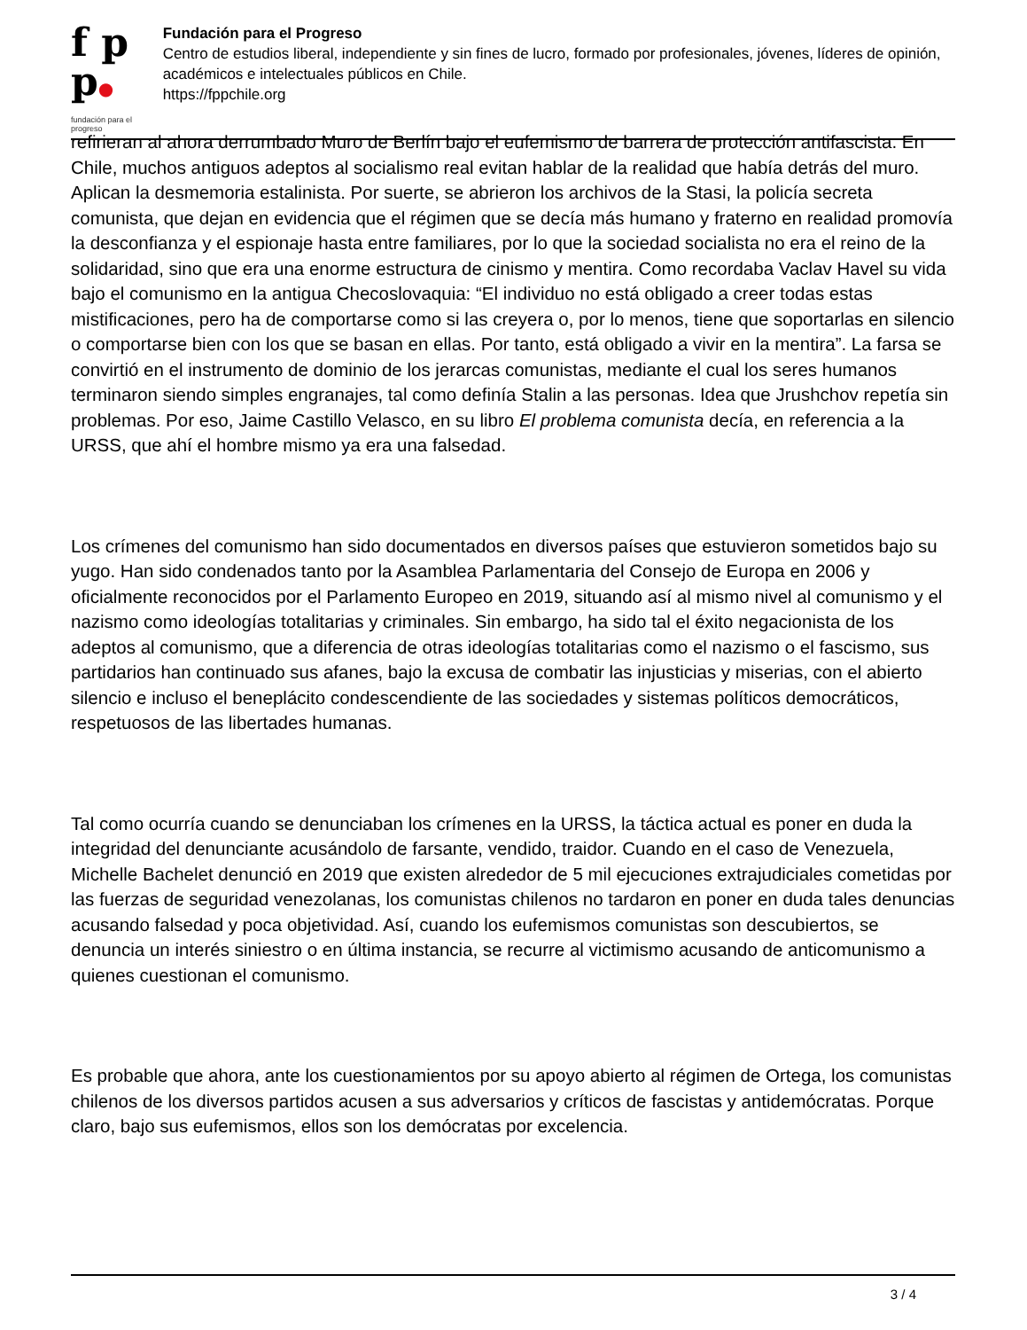f p p●
fundación para el progreso
Fundación para el Progreso
Centro de estudios liberal, independiente y sin fines de lucro, formado por profesionales, jóvenes, líderes de opinión, académicos e intelectuales públicos en Chile.
https://fppchile.org
refirieran al ahora derrumbado Muro de Berlín bajo el eufemismo de barrera de protección antifascista. En Chile, muchos antiguos adeptos al socialismo real evitan hablar de la realidad que había detrás del muro. Aplican la desmemoria estalinista. Por suerte, se abrieron los archivos de la Stasi, la policía secreta comunista, que dejan en evidencia que el régimen que se decía más humano y fraterno en realidad promovía la desconfianza y el espionaje hasta entre familiares, por lo que la sociedad socialista no era el reino de la solidaridad, sino que era una enorme estructura de cinismo y mentira. Como recordaba Vaclav Havel su vida bajo el comunismo en la antigua Checoslovaquia: “El individuo no está obligado a creer todas estas mistificaciones, pero ha de comportarse como si las creyera o, por lo menos, tiene que soportarlas en silencio o comportarse bien con los que se basan en ellas. Por tanto, está obligado a vivir en la mentira”. La farsa se convirtió en el instrumento de dominio de los jerarcas comunistas, mediante el cual los seres humanos terminaron siendo simples engranajes, tal como definía Stalin a las personas. Idea que Jrushchov repetía sin problemas. Por eso, Jaime Castillo Velasco, en su libro El problema comunista decía, en referencia a la URSS, que ahí el hombre mismo ya era una falsedad.
Los crímenes del comunismo han sido documentados en diversos países que estuvieron sometidos bajo su yugo. Han sido condenados tanto por la Asamblea Parlamentaria del Consejo de Europa en 2006 y oficialmente reconocidos por el Parlamento Europeo en 2019, situando así al mismo nivel al comunismo y el nazismo como ideologías totalitarias y criminales. Sin embargo, ha sido tal el éxito negacionista de los adeptos al comunismo, que a diferencia de otras ideologías totalitarias como el nazismo o el fascismo, sus partidarios han continuado sus afanes, bajo la excusa de combatir las injusticias y miserias, con el abierto silencio e incluso el beneplácito condescendiente de las sociedades y sistemas políticos democráticos, respetuosos de las libertades humanas.
Tal como ocurría cuando se denunciaban los crímenes en la URSS, la táctica actual es poner en duda la integridad del denunciante acusándolo de farsante, vendido, traidor. Cuando en el caso de Venezuela, Michelle Bachelet denunció en 2019 que existen alrededor de 5 mil ejecuciones extrajudiciales cometidas por las fuerzas de seguridad venezolanas, los comunistas chilenos no tardaron en poner en duda tales denuncias acusando falsedad y poca objetividad. Así, cuando los eufemismos comunistas son descubiertos, se denuncia un interés siniestro o en última instancia, se recurre al victimismo acusando de anticomunismo a quienes cuestionan el comunismo.
Es probable que ahora, ante los cuestionamientos por su apoyo abierto al régimen de Ortega, los comunistas chilenos de los diversos partidos acusen a sus adversarios y críticos de fascistas y antidemócratas. Porque claro, bajo sus eufemismos, ellos son los demócratas por excelencia.
3 / 4